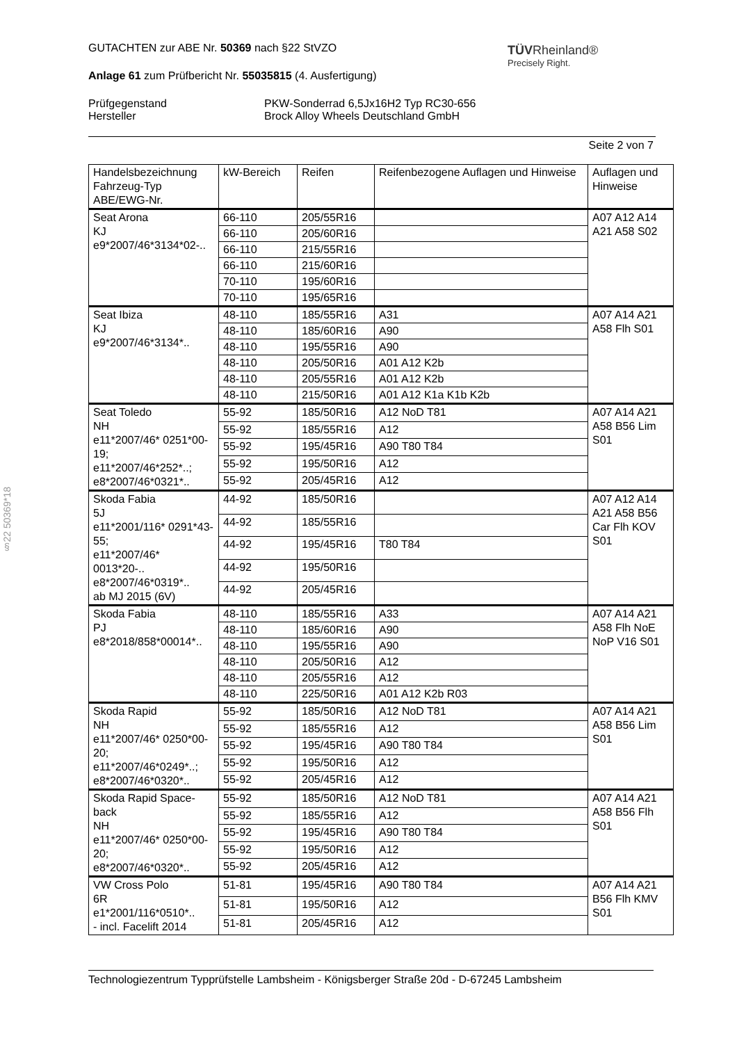§22 50369*18
TÜVRheinland®
Precisely Right.
GUTACHTEN zur ABE Nr. 50369 nach §22 StVZO
Anlage 61 zum Prüfbericht Nr. 55035815 (4. Ausfertigung)
Prüfgegenstand
Hersteller
PKW-Sonderrad 6,5Jx16H2 Typ RC30-656
Brock Alloy Wheels Deutschland GmbH
Seite 2 von 7
| Handelsbezeichnung Fahrzeug-Typ ABE/EWG-Nr. | kW-Bereich | Reifen | Reifenbezogene Auflagen und Hinweise | Auflagen und Hinweise |
| --- | --- | --- | --- | --- |
| Seat Arona KJ e9*2007/46*3134*02-.. | 66-110 | 205/55R16 | | A07 A12 A14 A21 A58 S02 |
| | 66-110 | 205/60R16 | | |
| | 66-110 | 215/55R16 | | |
| | 66-110 | 215/60R16 | | |
| | 70-110 | 195/60R16 | | |
| | 70-110 | 195/65R16 | | |
| Seat Ibiza KJ e9*2007/46*3134*.. | 48-110 | 185/55R16 | A31 | A07 A14 A21 A58 Flh S01 |
| | 48-110 | 185/60R16 | A90 | |
| | 48-110 | 195/55R16 | A90 | |
| | 48-110 | 205/50R16 | A01 A12 K2b | |
| | 48-110 | 205/55R16 | A01 A12 K2b | |
| | 48-110 | 215/50R16 | A01 A12 K1a K1b K2b | |
| Seat Toledo NH e11*2007/46* 0251*00-19; e11*2007/46*252*..; e8*2007/46*0321*.. | 55-92 | 185/50R16 | A12 NoD T81 | A07 A14 A21 A58 B56 Lim S01 |
| | 55-92 | 185/55R16 | A12 | |
| | 55-92 | 195/45R16 | A90 T80 T84 | |
| | 55-92 | 195/50R16 | A12 | |
| | 55-92 | 205/45R16 | A12 | |
| Skoda Fabia 5J e11*2001/116* 0291*43-55; e11*2007/46* 0013*20-.. e8*2007/46*0319*.. ab MJ 2015 (6V) | 44-92 | 185/50R16 | | A07 A12 A14 A21 A58 B56 Car Flh KOV S01 |
| | 44-92 | 185/55R16 | | |
| | 44-92 | 195/45R16 | T80 T84 | |
| | 44-92 | 195/50R16 | | |
| | 44-92 | 205/45R16 | | |
| Skoda Fabia PJ e8*2018/858*00014*.. | 48-110 | 185/55R16 | A33 | A07 A14 A21 A58 Flh NoE NoP V16 S01 |
| | 48-110 | 185/60R16 | A90 | |
| | 48-110 | 195/55R16 | A90 | |
| | 48-110 | 205/50R16 | A12 | |
| | 48-110 | 205/55R16 | A12 | |
| | 48-110 | 225/50R16 | A01 A12 K2b R03 | |
| Skoda Rapid NH e11*2007/46* 0250*00-20; e11*2007/46*0249*..; e8*2007/46*0320*.. | 55-92 | 185/50R16 | A12 NoD T81 | A07 A14 A21 A58 B56 Lim S01 |
| | 55-92 | 185/55R16 | A12 | |
| | 55-92 | 195/45R16 | A90 T80 T84 | |
| | 55-92 | 195/50R16 | A12 | |
| | 55-92 | 205/45R16 | A12 | |
| Skoda Rapid Space-back NH e11*2007/46* 0250*00-20; e8*2007/46*0320*.. | 55-92 | 185/50R16 | A12 NoD T81 | A07 A14 A21 A58 B56 Flh S01 |
| | 55-92 | 185/55R16 | A12 | |
| | 55-92 | 195/45R16 | A90 T80 T84 | |
| | 55-92 | 195/50R16 | A12 | |
| | 55-92 | 205/45R16 | A12 | |
| VW Cross Polo 6R e1*2001/116*0510*.. - incl. Facelift 2014 | 51-81 | 195/45R16 | A90 T80 T84 | A07 A14 A21 B56 Flh KMV S01 |
| | 51-81 | 195/50R16 | A12 | |
| | 51-81 | 205/45R16 | A12 | |
Technologiezentrum Typprüfstelle Lambsheim - Königsberger Straße 20d - D-67245 Lambsheim